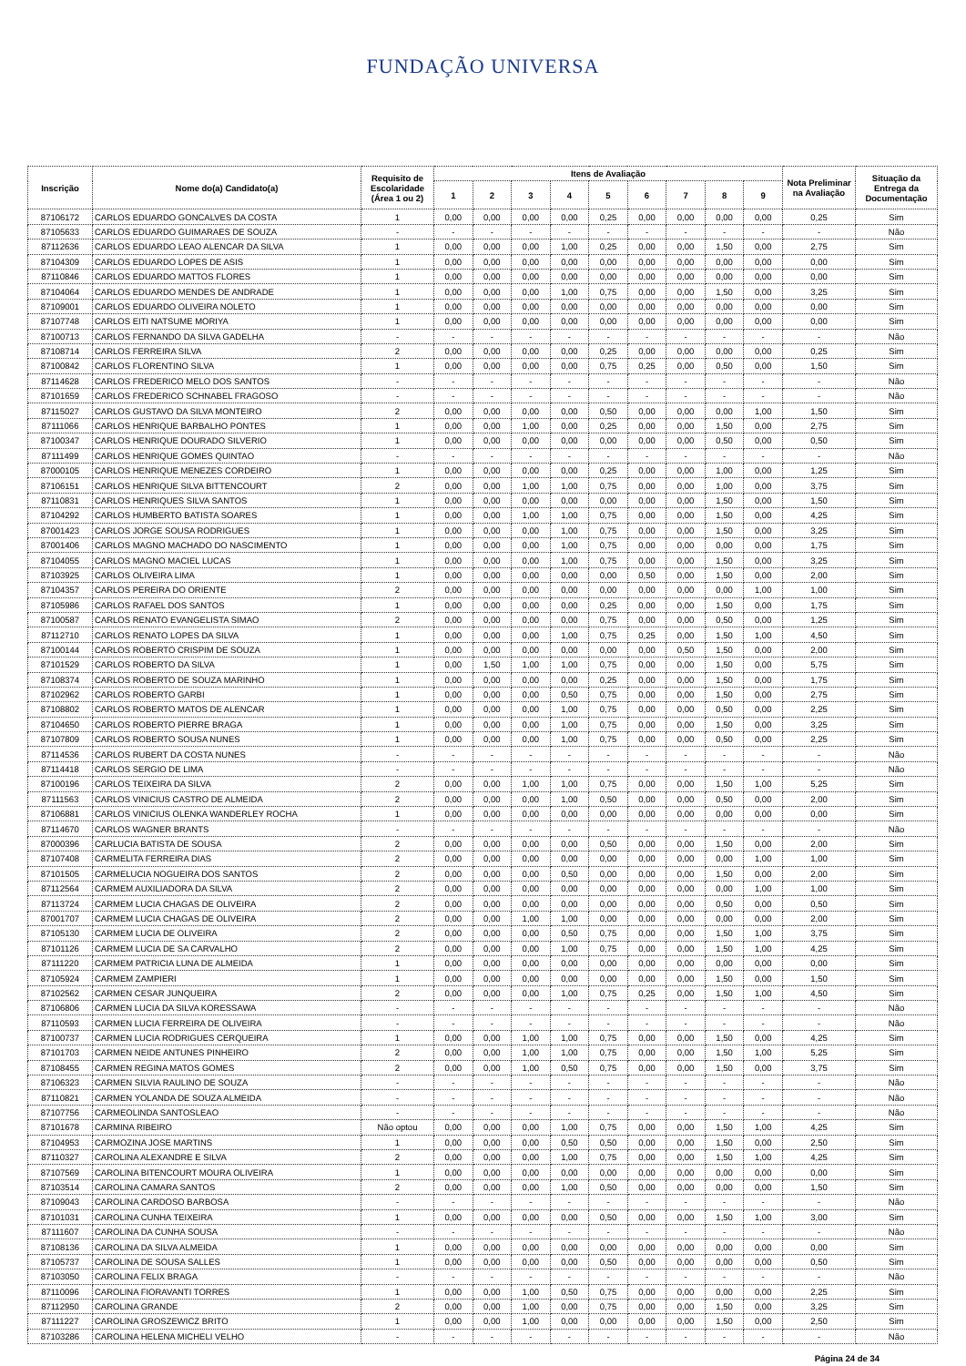FUNDAÇÃO UNIVERSA
| Inscrição | Nome do(a) Candidato(a) | Requisito de Escolaridade (Área 1 ou 2) | Itens de Avaliação | | | | | | | | | Nota Preliminar na Avaliação | Situação da Entrega da Documentação |
| --- | --- | --- | --- | --- | --- | --- | --- | --- | --- | --- | --- | --- | --- |
| | | | 1 | 2 | 3 | 4 | 5 | 6 | 7 | 8 | 9 | | |
| 87106172 | CARLOS EDUARDO GONCALVES DA COSTA | 1 | 0,00 | 0,00 | 0,00 | 0,00 | 0,25 | 0,00 | 0,00 | 0,00 | 0,00 | 0,25 | Sim |
| 87105633 | CARLOS EDUARDO GUIMARAES DE SOUZA | - | - | - | - | - | - | - | - | - | - | - | Não |
| 87112636 | CARLOS EDUARDO LEAO ALENCAR DA SILVA | 1 | 0,00 | 0,00 | 0,00 | 1,00 | 0,25 | 0,00 | 0,00 | 1,50 | 0,00 | 2,75 | Sim |
| 87104309 | CARLOS EDUARDO LOPES DE ASIS | 1 | 0,00 | 0,00 | 0,00 | 0,00 | 0,00 | 0,00 | 0,00 | 0,00 | 0,00 | 0,00 | Sim |
| 87110846 | CARLOS EDUARDO MATTOS FLORES | 1 | 0,00 | 0,00 | 0,00 | 0,00 | 0,00 | 0,00 | 0,00 | 0,00 | 0,00 | 0,00 | Sim |
| 87104064 | CARLOS EDUARDO MENDES DE ANDRADE | 1 | 0,00 | 0,00 | 0,00 | 1,00 | 0,75 | 0,00 | 0,00 | 1,50 | 0,00 | 3,25 | Sim |
| 87109001 | CARLOS EDUARDO OLIVEIRA NOLETO | 1 | 0,00 | 0,00 | 0,00 | 0,00 | 0,00 | 0,00 | 0,00 | 0,00 | 0,00 | 0,00 | Sim |
| 87107748 | CARLOS EITI NATSUME MORIYA | 1 | 0,00 | 0,00 | 0,00 | 0,00 | 0,00 | 0,00 | 0,00 | 0,00 | 0,00 | 0,00 | Sim |
| 87100713 | CARLOS FERNANDO DA SILVA GADELHA | - | - | - | - | - | - | - | - | - | - | - | Não |
| 87108714 | CARLOS FERREIRA SILVA | 2 | 0,00 | 0,00 | 0,00 | 0,00 | 0,25 | 0,00 | 0,00 | 0,00 | 0,00 | 0,25 | Sim |
| 87100842 | CARLOS FLORENTINO SILVA | 1 | 0,00 | 0,00 | 0,00 | 0,00 | 0,75 | 0,25 | 0,00 | 0,50 | 0,00 | 1,50 | Sim |
| 87114628 | CARLOS FREDERICO MELO DOS SANTOS | - | - | - | - | - | - | - | - | - | - | - | Não |
| 87101659 | CARLOS FREDERICO SCHNABEL FRAGOSO | - | - | - | - | - | - | - | - | - | - | - | Não |
| 87115027 | CARLOS GUSTAVO DA SILVA MONTEIRO | 2 | 0,00 | 0,00 | 0,00 | 0,00 | 0,50 | 0,00 | 0,00 | 0,00 | 1,00 | 1,50 | Sim |
| 87111066 | CARLOS HENRIQUE BARBALHO PONTES | 1 | 0,00 | 0,00 | 1,00 | 0,00 | 0,25 | 0,00 | 0,00 | 1,50 | 0,00 | 2,75 | Sim |
| 87100347 | CARLOS HENRIQUE DOURADO SILVERIO | 1 | 0,00 | 0,00 | 0,00 | 0,00 | 0,00 | 0,00 | 0,00 | 0,50 | 0,00 | 0,50 | Sim |
| 87111499 | CARLOS HENRIQUE GOMES QUINTAO | - | - | - | - | - | - | - | - | - | - | - | Não |
| 87000105 | CARLOS HENRIQUE MENEZES CORDEIRO | 1 | 0,00 | 0,00 | 0,00 | 0,00 | 0,25 | 0,00 | 0,00 | 1,00 | 0,00 | 1,25 | Sim |
| 87106151 | CARLOS HENRIQUE SILVA BITTENCOURT | 2 | 0,00 | 0,00 | 1,00 | 1,00 | 0,75 | 0,00 | 0,00 | 1,00 | 0,00 | 3,75 | Sim |
| 87110831 | CARLOS HENRIQUES SILVA SANTOS | 1 | 0,00 | 0,00 | 0,00 | 0,00 | 0,00 | 0,00 | 0,00 | 1,50 | 0,00 | 1,50 | Sim |
| 87104292 | CARLOS HUMBERTO BATISTA SOARES | 1 | 0,00 | 0,00 | 1,00 | 1,00 | 0,75 | 0,00 | 0,00 | 1,50 | 0,00 | 4,25 | Sim |
| 87001423 | CARLOS JORGE SOUSA RODRIGUES | 1 | 0,00 | 0,00 | 0,00 | 1,00 | 0,75 | 0,00 | 0,00 | 1,50 | 0,00 | 3,25 | Sim |
| 87001406 | CARLOS MAGNO MACHADO DO NASCIMENTO | 1 | 0,00 | 0,00 | 0,00 | 1,00 | 0,75 | 0,00 | 0,00 | 0,00 | 0,00 | 1,75 | Sim |
| 87104055 | CARLOS MAGNO MACIEL LUCAS | 1 | 0,00 | 0,00 | 0,00 | 1,00 | 0,75 | 0,00 | 0,00 | 1,50 | 0,00 | 3,25 | Sim |
| 87103925 | CARLOS OLIVEIRA LIMA | 1 | 0,00 | 0,00 | 0,00 | 0,00 | 0,00 | 0,50 | 0,00 | 1,50 | 0,00 | 2,00 | Sim |
| 87104357 | CARLOS PEREIRA DO ORIENTE | 2 | 0,00 | 0,00 | 0,00 | 0,00 | 0,00 | 0,00 | 0,00 | 0,00 | 1,00 | 1,00 | Sim |
| 87105986 | CARLOS RAFAEL DOS SANTOS | 1 | 0,00 | 0,00 | 0,00 | 0,00 | 0,25 | 0,00 | 0,00 | 1,50 | 0,00 | 1,75 | Sim |
| 87100587 | CARLOS RENATO EVANGELISTA SIMAO | 2 | 0,00 | 0,00 | 0,00 | 0,00 | 0,75 | 0,00 | 0,00 | 0,50 | 0,00 | 1,25 | Sim |
| 87112710 | CARLOS RENATO LOPES DA SILVA | 1 | 0,00 | 0,00 | 0,00 | 1,00 | 0,75 | 0,25 | 0,00 | 1,50 | 1,00 | 4,50 | Sim |
| 87100144 | CARLOS ROBERTO CRISPIM DE SOUZA | 1 | 0,00 | 0,00 | 0,00 | 0,00 | 0,00 | 0,00 | 0,50 | 1,50 | 0,00 | 2,00 | Sim |
| 87101529 | CARLOS ROBERTO DA SILVA | 1 | 0,00 | 1,50 | 1,00 | 1,00 | 0,75 | 0,00 | 0,00 | 1,50 | 0,00 | 5,75 | Sim |
| 87108374 | CARLOS ROBERTO DE SOUZA MARINHO | 1 | 0,00 | 0,00 | 0,00 | 0,00 | 0,25 | 0,00 | 0,00 | 1,50 | 0,00 | 1,75 | Sim |
| 87102962 | CARLOS ROBERTO GARBI | 1 | 0,00 | 0,00 | 0,00 | 0,50 | 0,75 | 0,00 | 0,00 | 1,50 | 0,00 | 2,75 | Sim |
| 87108802 | CARLOS ROBERTO MATOS DE ALENCAR | 1 | 0,00 | 0,00 | 0,00 | 1,00 | 0,75 | 0,00 | 0,00 | 0,50 | 0,00 | 2,25 | Sim |
| 87104650 | CARLOS ROBERTO PIERRE BRAGA | 1 | 0,00 | 0,00 | 0,00 | 1,00 | 0,75 | 0,00 | 0,00 | 1,50 | 0,00 | 3,25 | Sim |
| 87107809 | CARLOS ROBERTO SOUSA NUNES | 1 | 0,00 | 0,00 | 0,00 | 1,00 | 0,75 | 0,00 | 0,00 | 0,50 | 0,00 | 2,25 | Sim |
| 87114536 | CARLOS RUBERT DA COSTA NUNES | - | - | - | - | - | - | - | - | - | - | - | Não |
| 87114418 | CARLOS SERGIO DE LIMA | - | - | - | - | - | - | - | - | - | - | - | Não |
| 87100196 | CARLOS TEIXEIRA DA SILVA | 2 | 0,00 | 0,00 | 1,00 | 1,00 | 0,75 | 0,00 | 0,00 | 1,50 | 1,00 | 5,25 | Sim |
| 87111563 | CARLOS VINICIUS CASTRO DE ALMEIDA | 2 | 0,00 | 0,00 | 0,00 | 1,00 | 0,50 | 0,00 | 0,00 | 0,50 | 0,00 | 2,00 | Sim |
| 87106881 | CARLOS VINICIUS OLENKA WANDERLEY ROCHA | 1 | 0,00 | 0,00 | 0,00 | 0,00 | 0,00 | 0,00 | 0,00 | 0,00 | 0,00 | 0,00 | Sim |
| 87114670 | CARLOS WAGNER BRANTS | - | - | - | - | - | - | - | - | - | - | - | Não |
| 87000396 | CARLUCIA BATISTA DE SOUSA | 2 | 0,00 | 0,00 | 0,00 | 0,00 | 0,50 | 0,00 | 0,00 | 1,50 | 0,00 | 2,00 | Sim |
| 87107408 | CARMELITA FERREIRA DIAS | 2 | 0,00 | 0,00 | 0,00 | 0,00 | 0,00 | 0,00 | 0,00 | 0,00 | 1,00 | 1,00 | Sim |
| 87101505 | CARMELUCIA NOGUEIRA DOS SANTOS | 2 | 0,00 | 0,00 | 0,00 | 0,50 | 0,00 | 0,00 | 0,00 | 1,50 | 0,00 | 2,00 | Sim |
| 87112564 | CARMEM AUXILIADORA DA SILVA | 2 | 0,00 | 0,00 | 0,00 | 0,00 | 0,00 | 0,00 | 0,00 | 0,00 | 1,00 | 1,00 | Sim |
| 87113724 | CARMEM LUCIA CHAGAS DE OLIVEIRA | 2 | 0,00 | 0,00 | 0,00 | 0,00 | 0,00 | 0,00 | 0,00 | 0,50 | 0,00 | 0,50 | Sim |
| 87001707 | CARMEM LUCIA CHAGAS DE OLIVEIRA | 2 | 0,00 | 0,00 | 1,00 | 1,00 | 0,00 | 0,00 | 0,00 | 0,00 | 0,00 | 2,00 | Sim |
| 87105130 | CARMEM LUCIA DE OLIVEIRA | 2 | 0,00 | 0,00 | 0,00 | 0,50 | 0,75 | 0,00 | 0,00 | 1,50 | 1,00 | 3,75 | Sim |
| 87101126 | CARMEM LUCIA DE SA CARVALHO | 2 | 0,00 | 0,00 | 0,00 | 1,00 | 0,75 | 0,00 | 0,00 | 1,50 | 1,00 | 4,25 | Sim |
| 87111220 | CARMEM PATRICIA LUNA DE ALMEIDA | 1 | 0,00 | 0,00 | 0,00 | 0,00 | 0,00 | 0,00 | 0,00 | 0,00 | 0,00 | 0,00 | Sim |
| 87105924 | CARMEM ZAMPIERI | 1 | 0,00 | 0,00 | 0,00 | 0,00 | 0,00 | 0,00 | 0,00 | 1,50 | 0,00 | 1,50 | Sim |
| 87102562 | CARMEN CESAR JUNQUEIRA | 2 | 0,00 | 0,00 | 0,00 | 1,00 | 0,75 | 0,25 | 0,00 | 1,50 | 1,00 | 4,50 | Sim |
| 87106806 | CARMEN LUCIA DA SILVA KORESSAWA | - | - | - | - | - | - | - | - | - | - | - | Não |
| 87110593 | CARMEN LUCIA FERREIRA DE OLIVEIRA | - | - | - | - | - | - | - | - | - | - | - | Não |
| 87100737 | CARMEN LUCIA RODRIGUES CERQUEIRA | 1 | 0,00 | 0,00 | 1,00 | 1,00 | 0,75 | 0,00 | 0,00 | 1,50 | 0,00 | 4,25 | Sim |
| 87101703 | CARMEN NEIDE ANTUNES PINHEIRO | 2 | 0,00 | 0,00 | 1,00 | 1,00 | 0,75 | 0,00 | 0,00 | 1,50 | 1,00 | 5,25 | Sim |
| 87108455 | CARMEN REGINA MATOS GOMES | 2 | 0,00 | 0,00 | 1,00 | 0,50 | 0,75 | 0,00 | 0,00 | 1,50 | 0,00 | 3,75 | Sim |
| 87106323 | CARMEN SILVIA RAULINO DE SOUZA | - | - | - | - | - | - | - | - | - | - | - | Não |
| 87110821 | CARMEN YOLANDA DE SOUZA ALMEIDA | - | - | - | - | - | - | - | - | - | - | - | Não |
| 87107756 | CARMEOLINDA SANTOSLEAO | - | - | - | - | - | - | - | - | - | - | - | Não |
| 87101678 | CARMINA RIBEIRO | Não optou | 0,00 | 0,00 | 0,00 | 1,00 | 0,75 | 0,00 | 0,00 | 1,50 | 1,00 | 4,25 | Sim |
| 87104953 | CARMOZINA JOSE MARTINS | 1 | 0,00 | 0,00 | 0,00 | 0,50 | 0,50 | 0,00 | 0,00 | 1,50 | 0,00 | 2,50 | Sim |
| 87110327 | CAROLINA ALEXANDRE E SILVA | 2 | 0,00 | 0,00 | 0,00 | 1,00 | 0,75 | 0,00 | 0,00 | 1,50 | 1,00 | 4,25 | Sim |
| 87107569 | CAROLINA BITENCOURT MOURA OLIVEIRA | 1 | 0,00 | 0,00 | 0,00 | 0,00 | 0,00 | 0,00 | 0,00 | 0,00 | 0,00 | 0,00 | Sim |
| 87103514 | CAROLINA CAMARA SANTOS | 2 | 0,00 | 0,00 | 0,00 | 1,00 | 0,50 | 0,00 | 0,00 | 0,00 | 0,00 | 1,50 | Sim |
| 87109043 | CAROLINA CARDOSO BARBOSA | - | - | - | - | - | - | - | - | - | - | - | Não |
| 87101031 | CAROLINA CUNHA TEIXEIRA | 1 | 0,00 | 0,00 | 0,00 | 0,00 | 0,50 | 0,00 | 0,00 | 1,50 | 1,00 | 3,00 | Sim |
| 87111607 | CAROLINA DA CUNHA SOUSA | - | - | - | - | - | - | - | - | - | - | - | Não |
| 87108136 | CAROLINA DA SILVA ALMEIDA | 1 | 0,00 | 0,00 | 0,00 | 0,00 | 0,00 | 0,00 | 0,00 | 0,00 | 0,00 | 0,00 | Sim |
| 87105737 | CAROLINA DE SOUSA SALLES | 1 | 0,00 | 0,00 | 0,00 | 0,00 | 0,50 | 0,00 | 0,00 | 0,00 | 0,00 | 0,50 | Sim |
| 87103050 | CAROLINA FELIX BRAGA | - | - | - | - | - | - | - | - | - | - | - | Não |
| 87110096 | CAROLINA FIORAVANTI TORRES | 1 | 0,00 | 0,00 | 1,00 | 0,50 | 0,75 | 0,00 | 0,00 | 0,00 | 0,00 | 2,25 | Sim |
| 87112950 | CAROLINA GRANDE | 2 | 0,00 | 0,00 | 1,00 | 0,00 | 0,75 | 0,00 | 0,00 | 1,50 | 0,00 | 3,25 | Sim |
| 87111227 | CAROLINA GROSZEWICZ BRITO | 1 | 0,00 | 0,00 | 1,00 | 0,00 | 0,00 | 0,00 | 0,00 | 1,50 | 0,00 | 2,50 | Sim |
| 87103286 | CAROLINA HELENA MICHELI VELHO | - | - | - | - | - | - | - | - | - | - | - | Não |
Página 24 de 34